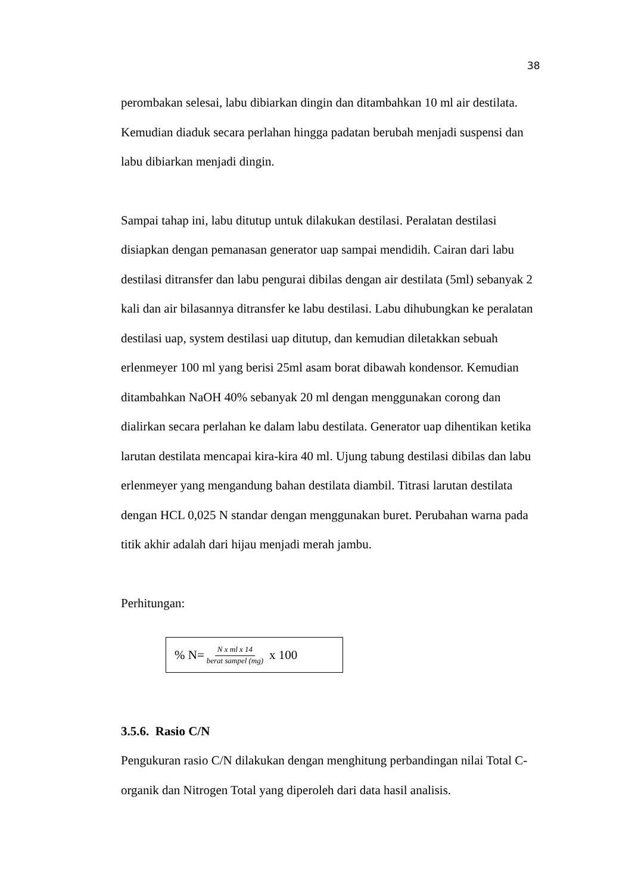38
perombakan selesai, labu dibiarkan dingin dan ditambahkan 10 ml air destilata. Kemudian diaduk secara perlahan hingga padatan berubah menjadi suspensi dan labu dibiarkan menjadi dingin.
Sampai tahap ini, labu ditutup untuk dilakukan destilasi. Peralatan destilasi disiapkan dengan pemanasan generator uap sampai mendidih. Cairan dari labu destilasi ditransfer dan labu pengurai dibilas dengan air destilata (5ml) sebanyak 2 kali dan air bilasannya ditransfer ke labu destilasi. Labu dihubungkan ke peralatan destilasi uap, system destilasi uap ditutup, dan kemudian diletakkan sebuah erlenmeyer 100 ml yang berisi 25ml asam borat dibawah kondensor. Kemudian ditambahkan NaOH 40% sebanyak 20 ml dengan menggunakan corong dan dialirkan secara perlahan ke dalam labu destilata. Generator uap dihentikan ketika larutan destilata mencapai kira-kira 40 ml. Ujung tabung destilasi dibilas dan labu erlenmeyer yang mengandung bahan destilata diambil. Titrasi larutan destilata dengan HCL 0,025 N standar dengan menggunakan buret. Perubahan warna pada titik akhir adalah dari hijau menjadi merah jambu.
Perhitungan:
% N= N x ml x 14 berat sampel (mg) x 100
3.5.6. Rasio C/N
Pengukuran rasio C/N dilakukan dengan menghitung perbandingan nilai Total C-organik dan Nitrogen Total yang diperoleh dari data hasil analisis.